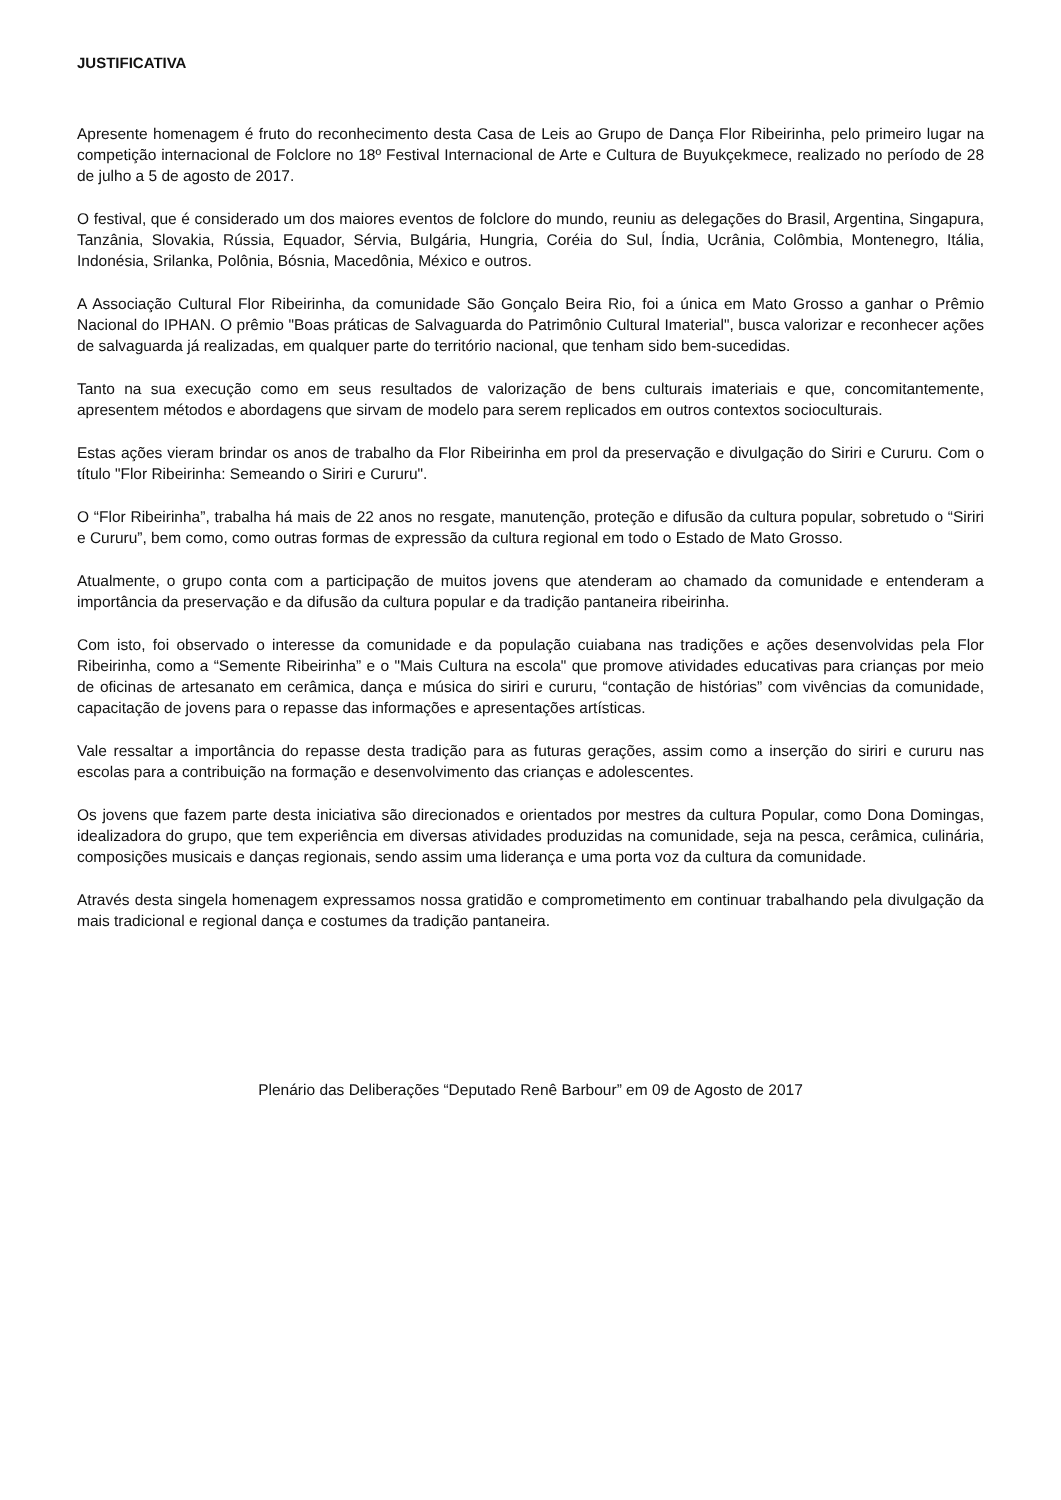JUSTIFICATIVA
Apresente homenagem é fruto do reconhecimento desta Casa de Leis ao Grupo de Dança Flor Ribeirinha, pelo primeiro lugar na competição internacional de Folclore no 18º Festival Internacional de Arte e Cultura de Buyukçekmece, realizado no período de 28 de julho a 5 de agosto de 2017.
O festival, que é considerado um dos maiores eventos de folclore do mundo, reuniu as delegações do Brasil, Argentina, Singapura, Tanzânia, Slovakia, Rússia, Equador, Sérvia, Bulgária, Hungria, Coréia do Sul, Índia, Ucrânia, Colômbia, Montenegro, Itália, Indonésia, Srilanka, Polônia, Bósnia, Macedônia, México e outros.
A Associação Cultural Flor Ribeirinha, da comunidade São Gonçalo Beira Rio, foi a única em Mato Grosso a ganhar o Prêmio Nacional do IPHAN. O prêmio "Boas práticas de Salvaguarda do Patrimônio Cultural Imaterial", busca valorizar e reconhecer ações de salvaguarda já realizadas, em qualquer parte do território nacional, que tenham sido bem-sucedidas.
Tanto na sua execução como em seus resultados de valorização de bens culturais imateriais e que, concomitantemente, apresentem métodos e abordagens que sirvam de modelo para serem replicados em outros contextos socioculturais.
Estas ações vieram brindar os anos de trabalho da Flor Ribeirinha em prol da preservação e divulgação do Siriri e Cururu. Com o título "Flor Ribeirinha: Semeando o Siriri e Cururu".
O “Flor Ribeirinha”, trabalha há mais de 22 anos no resgate, manutenção, proteção e difusão da cultura popular, sobretudo o “Siriri e Cururu”, bem como, como outras formas de expressão da cultura regional em todo o Estado de Mato Grosso.
Atualmente, o grupo conta com a participação de muitos jovens que atenderam ao chamado da comunidade e entenderam a importância da preservação e da difusão da cultura popular e da tradição pantaneira ribeirinha.
Com isto, foi observado o interesse da comunidade e da população cuiabana nas tradições e ações desenvolvidas pela Flor Ribeirinha, como a “Semente Ribeirinha” e o "Mais Cultura na escola" que promove atividades educativas para crianças por meio de oficinas de artesanato em cerâmica, dança e música do siriri e cururu, “contação de histórias” com vivências da comunidade, capacitação de jovens para o repasse das informações e apresentações artísticas.
Vale ressaltar a importância do repasse desta tradição para as futuras gerações, assim como a inserção do siriri e cururu nas escolas para a contribuição na formação e desenvolvimento das crianças e adolescentes.
Os jovens que fazem parte desta iniciativa são direcionados e orientados por mestres da cultura Popular, como Dona Domingas, idealizadora do grupo, que tem experiência em diversas atividades produzidas na comunidade, seja na pesca, cerâmica, culinária, composições musicais e danças regionais, sendo assim uma liderança e uma porta voz da cultura da comunidade.
Através desta singela homenagem expressamos nossa gratidão e comprometimento em continuar trabalhando pela divulgação da mais tradicional e regional dança e costumes da tradição pantaneira.
Plenário das Deliberações “Deputado Renê Barbour” em 09 de Agosto de 2017